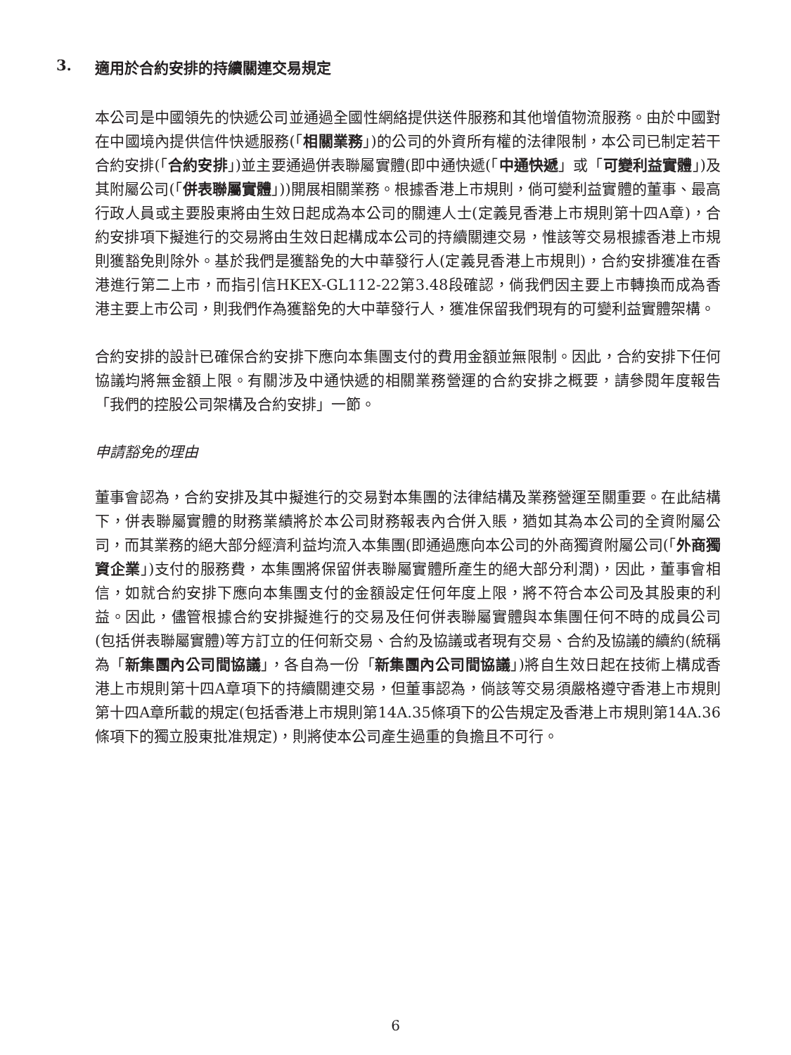3. 適用於合約安排的持續關連交易規定
本公司是中國領先的快遞公司並通過全國性網絡提供送件服務和其他增值物流服務。由於中國對在中國境內提供信件快遞服務(「相關業務」)的公司的外資所有權的法律限制，本公司已制定若干合約安排(「合約安排」)並主要通過併表聯屬實體(即中通快遞(「中通快遞」或「可變利益實體」)及其附屬公司(「併表聯屬實體」))開展相關業務。根據香港上市規則，倘可變利益實體的董事、最高行政人員或主要股東將由生效日起成為本公司的關連人士(定義見香港上市規則第十四A章)，合約安排項下擬進行的交易將由生效日起構成本公司的持續關連交易，惟該等交易根據香港上市規則獲豁免則除外。基於我們是獲豁免的大中華發行人(定義見香港上市規則)，合約安排獲准在香港進行第二上市，而指引信HKEX-GL112-22第3.48段確認，倘我們因主要上市轉換而成為香港主要上市公司，則我們作為獲豁免的大中華發行人，獲准保留我們現有的可變利益實體架構。
合約安排的設計已確保合約安排下應向本集團支付的費用金額並無限制。因此，合約安排下任何協議均將無金額上限。有關涉及中通快遞的相關業務營運的合約安排之概要，請參閱年度報告「我們的控股公司架構及合約安排」一節。
申請豁免的理由
董事會認為，合約安排及其中擬進行的交易對本集團的法律結構及業務營運至關重要。在此結構下，併表聯屬實體的財務業績將於本公司財務報表內合併入賬，猶如其為本公司的全資附屬公司，而其業務的絕大部分經濟利益均流入本集團(即通過應向本公司的外商獨資附屬公司(「外商獨資企業」)支付的服務費，本集團將保留併表聯屬實體所產生的絕大部分利潤)，因此，董事會相信，如就合約安排下應向本集團支付的金額設定任何年度上限，將不符合本公司及其股東的利益。因此，儘管根據合約安排擬進行的交易及任何併表聯屬實體與本集團任何不時的成員公司(包括併表聯屬實體)等方訂立的任何新交易、合約及協議或者現有交易、合約及協議的續約(統稱為「新集團內公司間協議」，各自為一份「新集團內公司間協議」)將自生效日起在技術上構成香港上市規則第十四A章項下的持續關連交易，但董事認為，倘該等交易須嚴格遵守香港上市規則第十四A章所載的規定(包括香港上市規則第14A.35條項下的公告規定及香港上市規則第14A.36條項下的獨立股東批准規定)，則將使本公司產生過重的負擔且不可行。
6